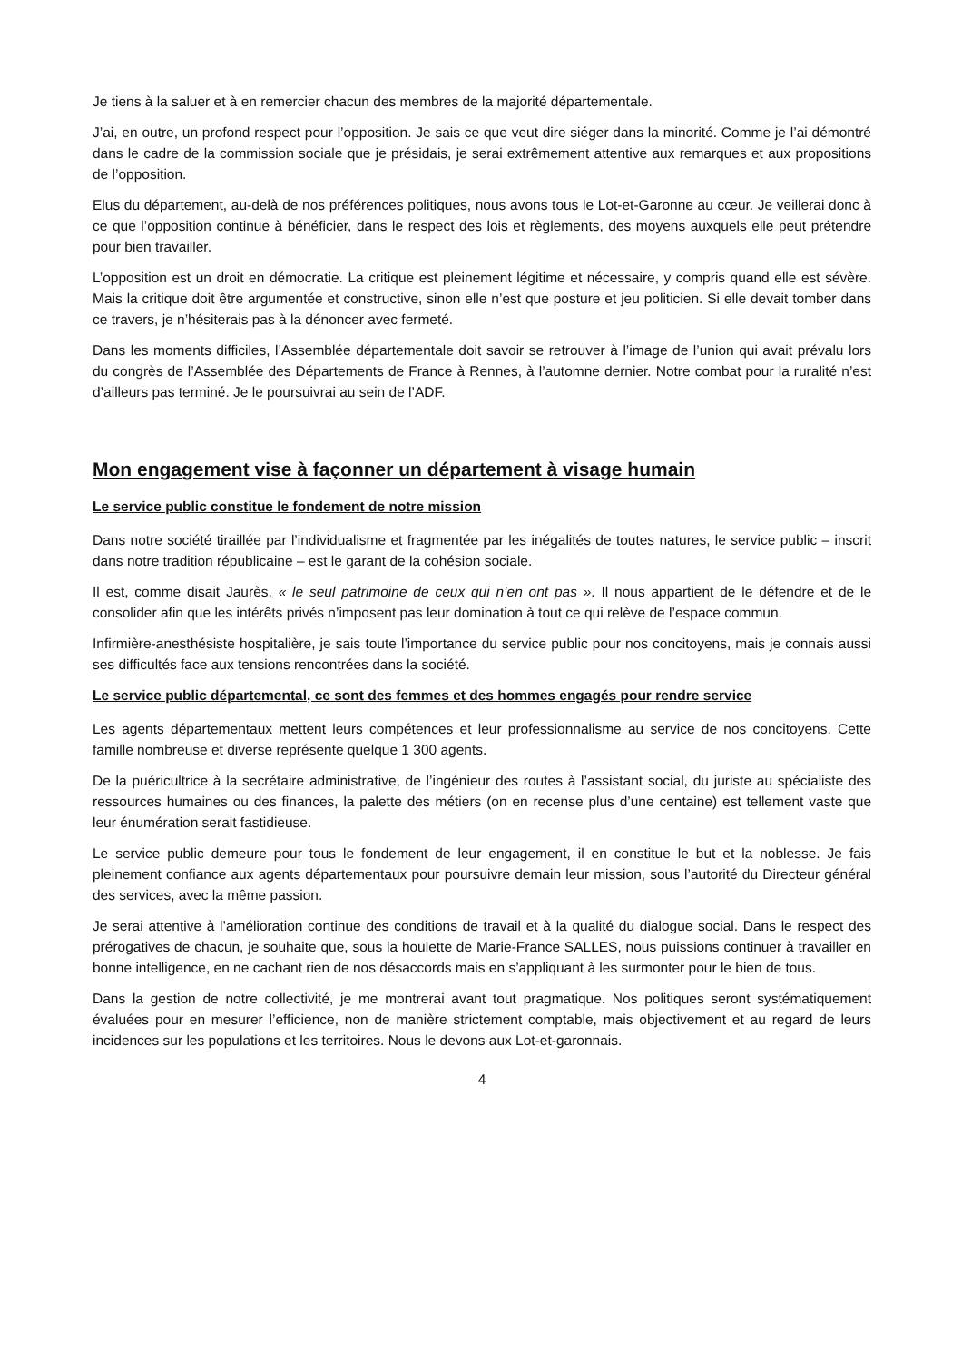Je tiens à la saluer et à en remercier chacun des membres de la majorité départementale.
J’ai, en outre, un profond respect pour l’opposition. Je sais ce que veut dire siéger dans la minorité. Comme je l’ai démontré dans le cadre de la commission sociale que je présidais, je serai extrêmement attentive aux remarques et aux propositions de l’opposition.
Elus du département, au-delà de nos préférences politiques, nous avons tous le Lot-et-Garonne au cœur. Je veillerai donc à ce que l’opposition continue à bénéficier, dans le respect des lois et règlements, des moyens auxquels elle peut prétendre pour bien travailler.
L’opposition est un droit en démocratie. La critique est pleinement légitime et nécessaire, y compris quand elle est sévère. Mais la critique doit être argumentée et constructive, sinon elle n’est que posture et jeu politicien. Si elle devait tomber dans ce travers, je n’hésiterais pas à la dénoncer avec fermeté.
Dans les moments difficiles, l’Assemblée départementale doit savoir se retrouver à l’image de l’union qui avait prévalu lors du congrès de l’Assemblée des Départements de France à Rennes, à l’automne dernier. Notre combat pour la ruralité n’est d’ailleurs pas terminé. Je le poursuivrai au sein de l’ADF.
Mon engagement vise à façonner un département à visage humain
Le service public constitue le fondement de notre mission
Dans notre société tiraillée par l’individualisme et fragmentée par les inégalités de toutes natures, le service public – inscrit dans notre tradition républicaine – est le garant de la cohésion sociale.
Il est, comme disait Jaurès, « le seul patrimoine de ceux qui n’en ont pas ». Il nous appartient de le défendre et de le consolider afin que les intérêts privés n’imposent pas leur domination à tout ce qui relève de l’espace commun.
Infirmière-anesthésiste hospitalière, je sais toute l’importance du service public pour nos concitoyens, mais je connais aussi ses difficultés face aux tensions rencontrées dans la société.
Le service public départemental, ce sont des femmes et des hommes engagés pour rendre service
Les agents départementaux mettent leurs compétences et leur professionnalisme au service de nos concitoyens. Cette famille nombreuse et diverse représente quelque 1 300 agents.
De la puéricultrice à la secrétaire administrative, de l’ingénieur des routes à l’assistant social, du juriste au spécialiste des ressources humaines ou des finances, la palette des métiers (on en recense plus d’une centaine) est tellement vaste que leur énumération serait fastidieuse.
Le service public demeure pour tous le fondement de leur engagement, il en constitue le but et la noblesse. Je fais pleinement confiance aux agents départementaux pour poursuivre demain leur mission, sous l’autorité du Directeur général des services, avec la même passion.
Je serai attentive à l’amélioration continue des conditions de travail et à la qualité du dialogue social. Dans le respect des prérogatives de chacun, je souhaite que, sous la houlette de Marie-France SALLES, nous puissions continuer à travailler en bonne intelligence, en ne cachant rien de nos désaccords mais en s’appliquant à les surmonter pour le bien de tous.
Dans la gestion de notre collectivité, je me montrerai avant tout pragmatique. Nos politiques seront systématiquement évaluées pour en mesurer l’efficience, non de manière strictement comptable, mais objectivement et au regard de leurs incidences sur les populations et les territoires. Nous le devons aux Lot-et-garonnais.
4